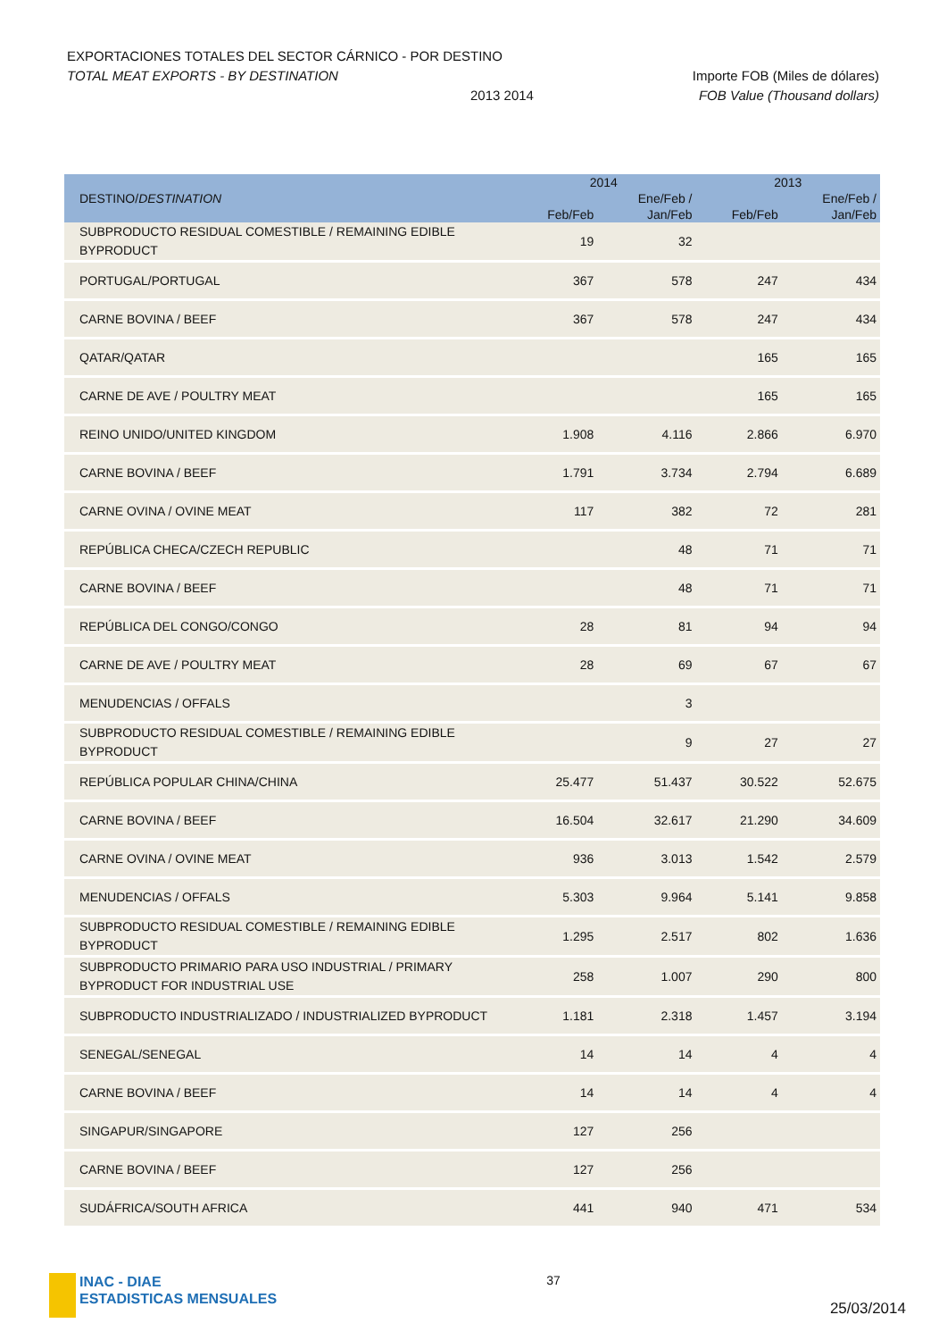EXPORTACIONES TOTALES DEL SECTOR CÁRNICO - POR DESTINO
TOTAL MEAT EXPORTS - BY DESTINATION Importe FOB (Miles de dólares)
2013 2014 FOB Value (Thousand dollars)
| DESTINO/ DESTINATION | 2014 | | 2013 | |
| --- | --- | --- | --- | --- |
| | | Ene/Feb / | | Ene/Feb / |
| | Feb/Feb | Jan/Feb | Feb/Feb | Jan/Feb |
| SUBPRODUCTO RESIDUAL COMESTIBLE / REMAINING EDIBLE BYPRODUCT | 19 | 32 | | |
| PORTUGAL/PORTUGAL | 367 | 578 | 247 | 434 |
| CARNE BOVINA / BEEF | 367 | 578 | 247 | 434 |
| QATAR/QATAR | | | 165 | 165 |
| CARNE DE AVE / POULTRY MEAT | | | 165 | 165 |
| REINO UNIDO/UNITED KINGDOM | 1.908 | 4.116 | 2.866 | 6.970 |
| CARNE BOVINA / BEEF | 1.791 | 3.734 | 2.794 | 6.689 |
| CARNE OVINA / OVINE MEAT | 117 | 382 | 72 | 281 |
| REPÚBLICA CHECA/CZECH REPUBLIC | | 48 | 71 | 71 |
| CARNE BOVINA / BEEF | | 48 | 71 | 71 |
| REPÚBLICA DEL CONGO/CONGO | 28 | 81 | 94 | 94 |
| CARNE DE AVE / POULTRY MEAT | 28 | 69 | 67 | 67 |
| MENUDENCIAS / OFFALS | | 3 | | |
| SUBPRODUCTO RESIDUAL COMESTIBLE / REMAINING EDIBLE BYPRODUCT | | 9 | 27 | 27 |
| REPÚBLICA POPULAR CHINA/CHINA | 25.477 | 51.437 | 30.522 | 52.675 |
| CARNE BOVINA / BEEF | 16.504 | 32.617 | 21.290 | 34.609 |
| CARNE OVINA / OVINE MEAT | 936 | 3.013 | 1.542 | 2.579 |
| MENUDENCIAS / OFFALS | 5.303 | 9.964 | 5.141 | 9.858 |
| SUBPRODUCTO RESIDUAL COMESTIBLE / REMAINING EDIBLE BYPRODUCT | 1.295 | 2.517 | 802 | 1.636 |
| SUBPRODUCTO PRIMARIO PARA USO INDUSTRIAL / PRIMARY BYPRODUCT FOR INDUSTRIAL USE | 258 | 1.007 | 290 | 800 |
| SUBPRODUCTO INDUSTRIALIZADO / INDUSTRIALIZED BYPRODUCT | 1.181 | 2.318 | 1.457 | 3.194 |
| SENEGAL/SENEGAL | 14 | 14 | 4 | 4 |
| CARNE BOVINA / BEEF | 14 | 14 | 4 | 4 |
| SINGAPUR/SINGAPORE | 127 | 256 | | |
| CARNE BOVINA / BEEF | 127 | 256 | | |
| SUDÁFRICA/SOUTH AFRICA | 441 | 940 | 471 | 534 |
INAC - DIAE
ESTADISTICAS MENSUALES
37
25/03/2014